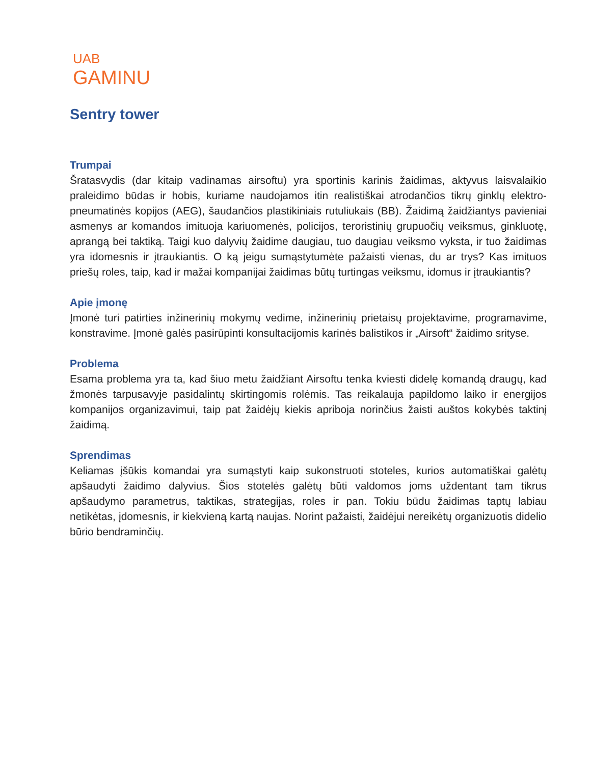UAB
GAMINU
Sentry tower
Trumpai
Šratasvydis (dar kitaip vadinamas airsoftu) yra sportinis karinis žaidimas, aktyvus laisvalaikio praleidimo būdas ir hobis, kuriame naudojamos itin realistiškai atrodančios tikrų ginklų elektro-pneumatinės kopijos (AEG), šaudančios plastikiniais rutuliukais (BB). Žaidimą žaidžiantys pavieniai asmenys ar komandos imituoja kariuomenės, policijos, teroristinių grupuočių veiksmus, ginkluotę, aprangą bei taktiką. Taigi kuo dalyvių žaidime daugiau, tuo daugiau veiksmo vyksta, ir tuo žaidimas yra idomesnis ir įtraukiantis. O ką jeigu sumąstytumėte pažaisti vienas, du ar trys? Kas imituos priešų roles, taip, kad ir mažai kompanijai žaidimas būtų turtingas veiksmu, idomus ir įtraukiantis?
Apie įmonę
Įmonė turi patirties inžinerinių mokymų vedime, inžinerinių prietaisų projektavime, programavime, konstravime. Įmonė galės pasirūpinti konsultacijomis karinės balistikos ir „Airsoft“ žaidimo srityse.
Problema
Esama problema yra ta, kad šiuo metu žaidžiant Airsoftu tenka kviesti didelę komandą draugų, kad žmonės tarpusavyje pasidalintų skirtingomis rolėmis. Tas reikalauja papildomo laiko ir energijos kompanijos organizavimui, taip pat žaidėjų kiekis apriboja norinčius žaisti auštos kokybės taktinį žaidimą.
Sprendimas
Keliamas įšūkis komandai yra sumąstyti kaip sukonstruoti stoteles, kurios automatiškai galėtų apšaudyti žaidimo dalyvius. Šios stotelės galėtų būti valdomos joms uždentant tam tikrus apšaudymo parametrus, taktikas, strategijas, roles ir pan. Tokiu būdu žaidimas taptų labiau netikėtas, įdomesnis, ir kiekvieną kartą naujas. Norint pažaisti, žaidėjui nereikėtų organizuotis didelio būrio bendraminčių.